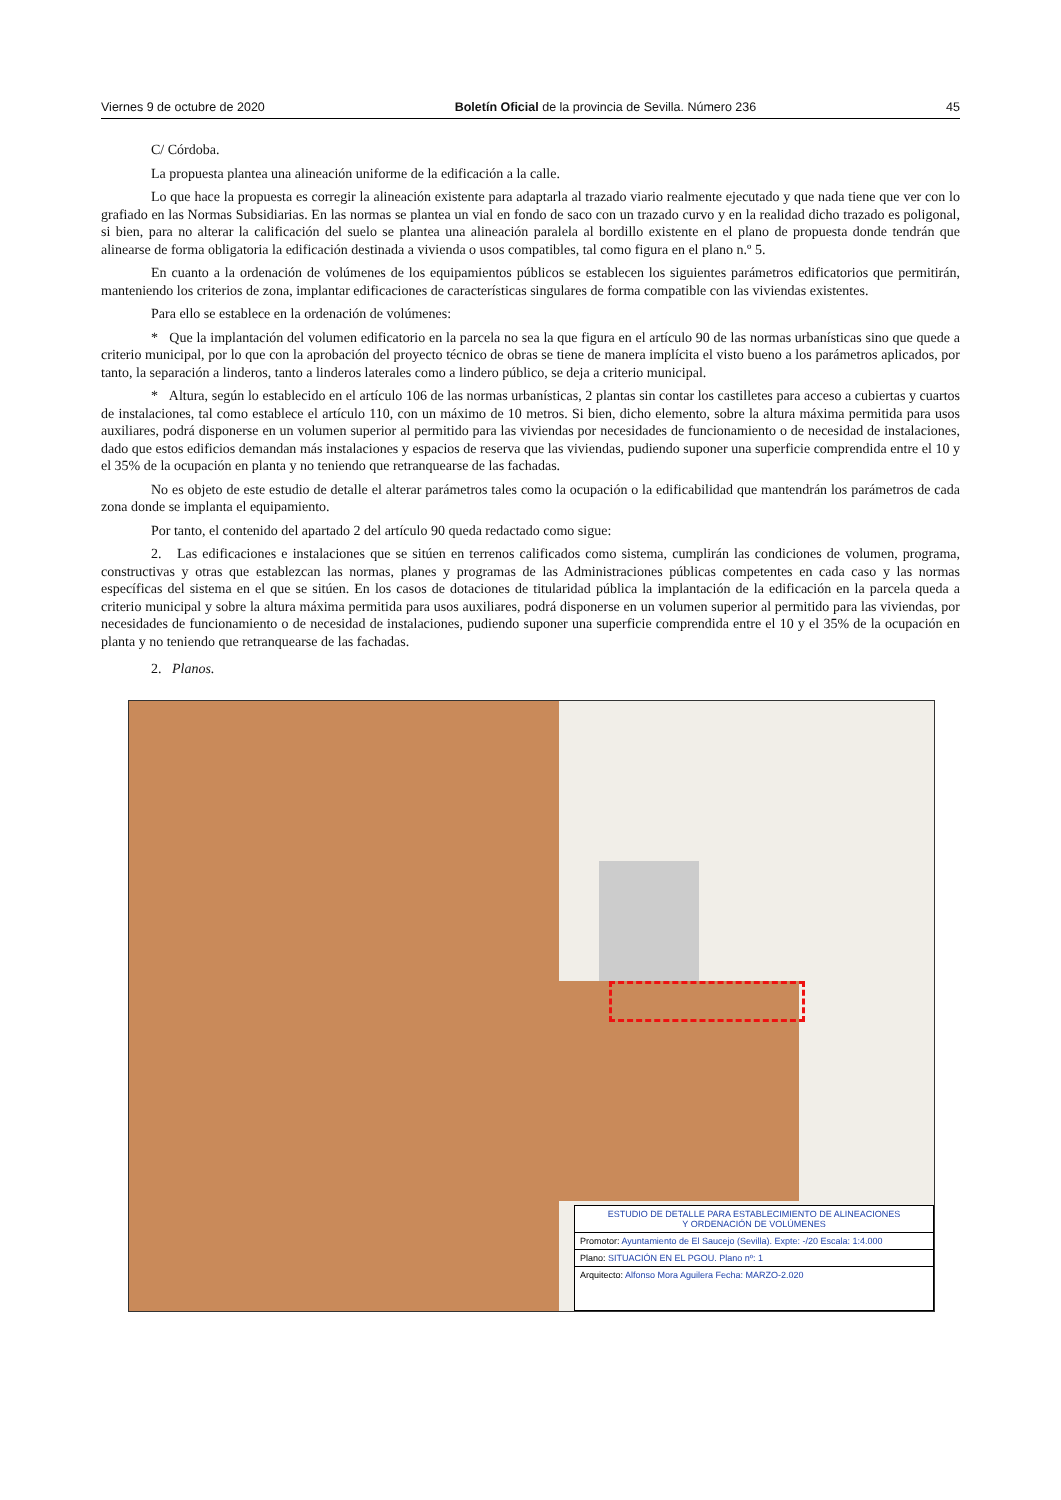Viernes 9 de octubre de 2020 Boletín Oficial de la provincia de Sevilla. Número 236 45
C/ Córdoba.
La propuesta plantea una alineación uniforme de la edificación a la calle.
Lo que hace la propuesta es corregir la alineación existente para adaptarla al trazado viario realmente ejecutado y que nada tiene que ver con lo grafiado en las Normas Subsidiarias. En las normas se plantea un vial en fondo de saco con un trazado curvo y en la realidad dicho trazado es poligonal, si bien, para no alterar la calificación del suelo se plantea una alineación paralela al bordillo existente en el plano de propuesta donde tendrán que alinearse de forma obligatoria la edificación destinada a vivienda o usos compatibles, tal como figura en el plano n.º 5.
En cuanto a la ordenación de volúmenes de los equipamientos públicos se establecen los siguientes parámetros edificatorios que permitirán, manteniendo los criterios de zona, implantar edificaciones de características singulares de forma compatible con las viviendas existentes.
Para ello se establece en la ordenación de volúmenes:
* Que la implantación del volumen edificatorio en la parcela no sea la que figura en el artículo 90 de las normas urbanísticas sino que quede a criterio municipal, por lo que con la aprobación del proyecto técnico de obras se tiene de manera implícita el visto bueno a los parámetros aplicados, por tanto, la separación a linderos, tanto a linderos laterales como a lindero público, se deja a criterio municipal.
* Altura, según lo establecido en el artículo 106 de las normas urbanísticas, 2 plantas sin contar los castilletes para acceso a cubiertas y cuartos de instalaciones, tal como establece el artículo 110, con un máximo de 10 metros. Si bien, dicho elemento, sobre la altura máxima permitida para usos auxiliares, podrá disponerse en un volumen superior al permitido para las viviendas por necesidades de funcionamiento o de necesidad de instalaciones, dado que estos edificios demandan más instalaciones y espacios de reserva que las viviendas, pudiendo suponer una superficie comprendida entre el 10 y el 35% de la ocupación en planta y no teniendo que retranquearse de las fachadas.
No es objeto de este estudio de detalle el alterar parámetros tales como la ocupación o la edificabilidad que mantendrán los parámetros de cada zona donde se implanta el equipamiento.
Por tanto, el contenido del apartado 2 del artículo 90 queda redactado como sigue:
2. Las edificaciones e instalaciones que se sitúen en terrenos calificados como sistema, cumplirán las condiciones de volumen, programa, constructivas y otras que establezcan las normas, planes y programas de las Administraciones públicas competentes en cada caso y las normas específicas del sistema en el que se sitúen. En los casos de dotaciones de titularidad pública la implantación de la edificación en la parcela queda a criterio municipal y sobre la altura máxima permitida para usos auxiliares, podrá disponerse en un volumen superior al permitido para las viviendas, por necesidades de funcionamiento o de necesidad de instalaciones, pudiendo suponer una superficie comprendida entre el 10 y el 35% de la ocupación en planta y no teniendo que retranquearse de las fachadas.
2. Planos.
ESTUDIO DE DETALLE PARA ESTABLECIMIENTO DE ALINEACIONES
Y ORDENACIÓN DE VOLÚMENES
Promotor: Ayuntamiento de El Saucejo (Sevilla). Expte: -/20 Escala: 1:4.000
Plano: SITUACIÓN EN EL PGOU. Plano nº: 1
Arquitecto: Alfonso Mora Aguilera Fecha: MARZO-2.020